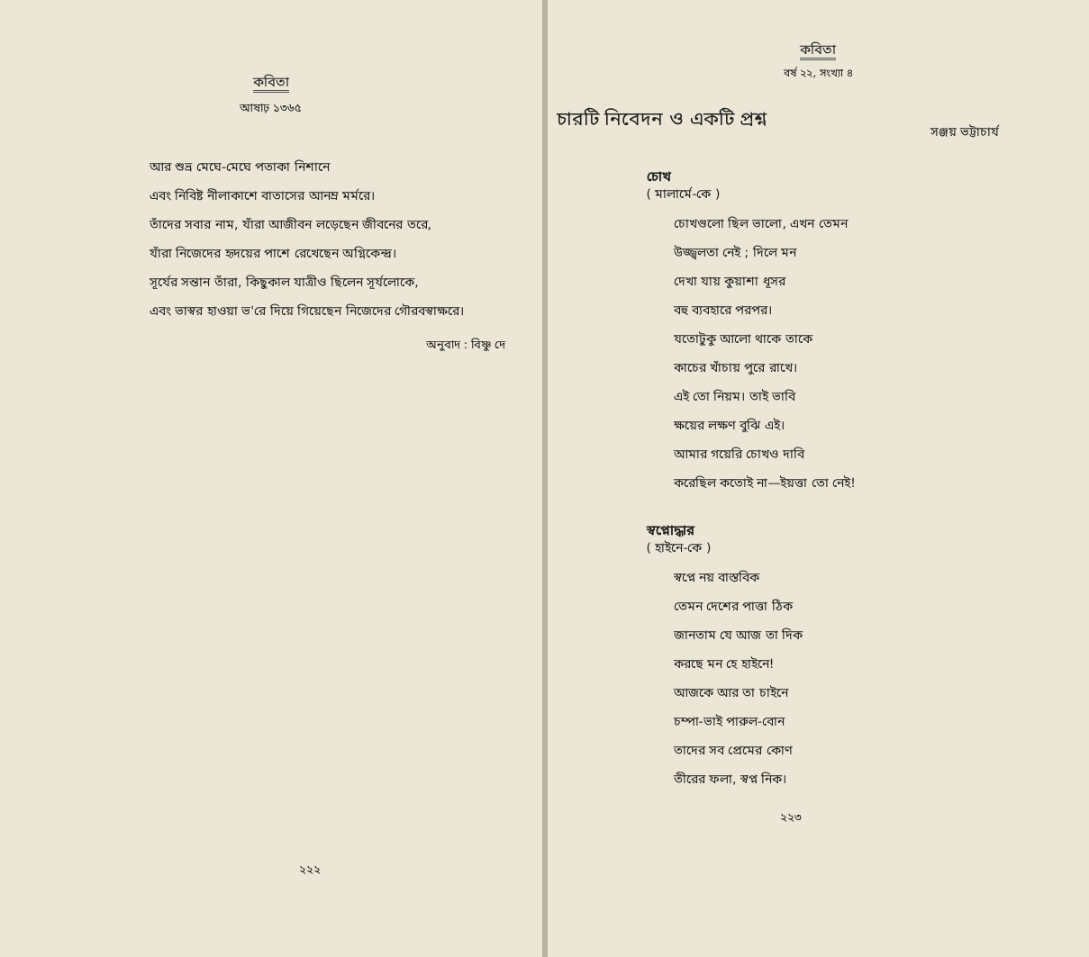কবিতা
আষাঢ় ১৩৬৫
আর শুভ্র মেঘে-মেঘে পতাকা নিশানে
এবং নিবিষ্ট নীলাকাশে বাতাসের আনম্র মর্মরে।
তাঁদের সবার নাম, যাঁরা আজীবন লড়েছেন জীবনের তরে,
যাঁরা নিজেদের হৃদয়ের পাশে রেখেছেন অগ্নিকেন্দ্র।
সূর্যের সন্তান তাঁরা, কিছুকাল যাত্রীও ছিলেন সূর্যলোকে,
এবং ভাস্বর হাওয়া ভ'রে দিয়ে গিয়েছেন নিজেদের গৌরবস্বাক্ষরে।
অনুবাদ : বিষ্ণু দে
২২২
কবিতা
বর্ষ ২২, সংখ্যা ৪
চারটি নিবেদন ও একটি প্রশ্ন সঞ্জয় ভট্টাচার্য
চোখ
( মালার্মে-কে )
চোখগুলো ছিল ভালো, এখন তেমন
উজ্জ্বলতা নেই ; দিলে মন
দেখা যায় কুয়াশা ধূসর
বহু ব্যবহারে পরপর।
যতোটুকু আলো থাকে তাকে
কাচের খাঁচায় পুরে রাখে।
এই তো নিয়ম। তাই ভাবি
ক্ষয়ের লক্ষণ বুঝি এই।
আমার গয়েরি চোখও দাবি
করেছিল কতোই না—ইয়ত্তা তো নেই!
স্বপ্নোদ্ধার
( হাইনে-কে )
স্বপ্নে নয় বাস্তবিক
তেমন দেশের পাত্তা ঠিক
জানতাম যে আজ তা দিক
করছে মন হে হাইনে!
আজকে আর তা চাইনে
চম্পা-ভাই পারুল-বোন
তাদের সব প্রেমের কোণ
তীরের ফলা, স্বপ্ন নিক।
২২৩